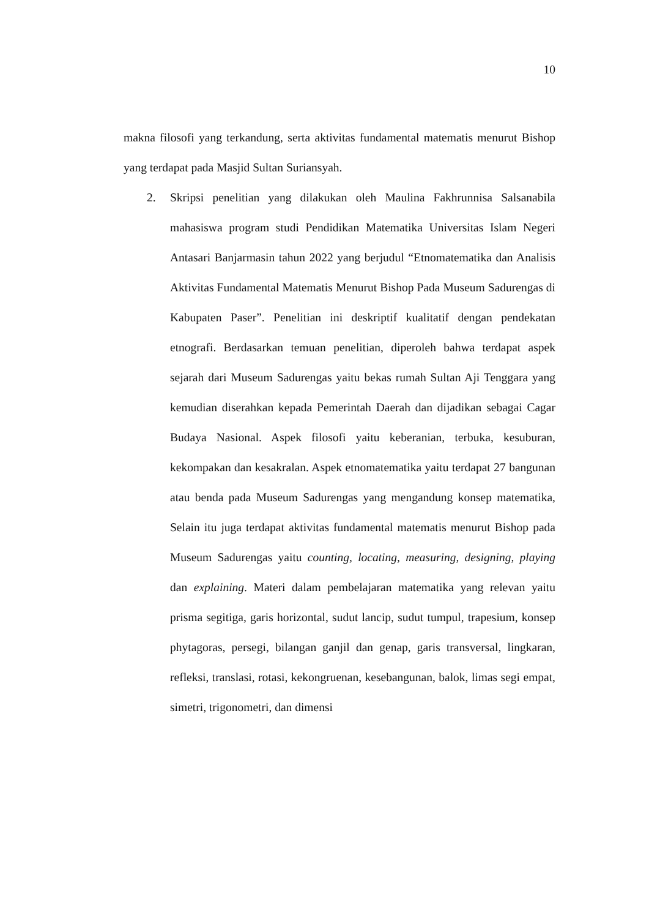10
makna filosofi yang terkandung, serta aktivitas fundamental matematis menurut Bishop yang terdapat pada Masjid Sultan Suriansyah.
2. Skripsi penelitian yang dilakukan oleh Maulina Fakhrunnisa Salsanabila mahasiswa program studi Pendidikan Matematika Universitas Islam Negeri Antasari Banjarmasin tahun 2022 yang berjudul “Etnomatematika dan Analisis Aktivitas Fundamental Matematis Menurut Bishop Pada Museum Sadurengas di Kabupaten Paser”. Penelitian ini deskriptif kualitatif dengan pendekatan etnografi. Berdasarkan temuan penelitian, diperoleh bahwa terdapat aspek sejarah dari Museum Sadurengas yaitu bekas rumah Sultan Aji Tenggara yang kemudian diserahkan kepada Pemerintah Daerah dan dijadikan sebagai Cagar Budaya Nasional. Aspek filosofi yaitu keberanian, terbuka, kesuburan, kekompakan dan kesakralan. Aspek etnomatematika yaitu terdapat 27 bangunan atau benda pada Museum Sadurengas yang mengandung konsep matematika, Selain itu juga terdapat aktivitas fundamental matematis menurut Bishop pada Museum Sadurengas yaitu counting, locating, measuring, designing, playing dan explaining. Materi dalam pembelajaran matematika yang relevan yaitu prisma segitiga, garis horizontal, sudut lancip, sudut tumpul, trapesium, konsep phytagoras, persegi, bilangan ganjil dan genap, garis transversal, lingkaran, refleksi, translasi, rotasi, kekongruenan, kesebangunan, balok, limas segi empat, simetri, trigonometri, dan dimensi